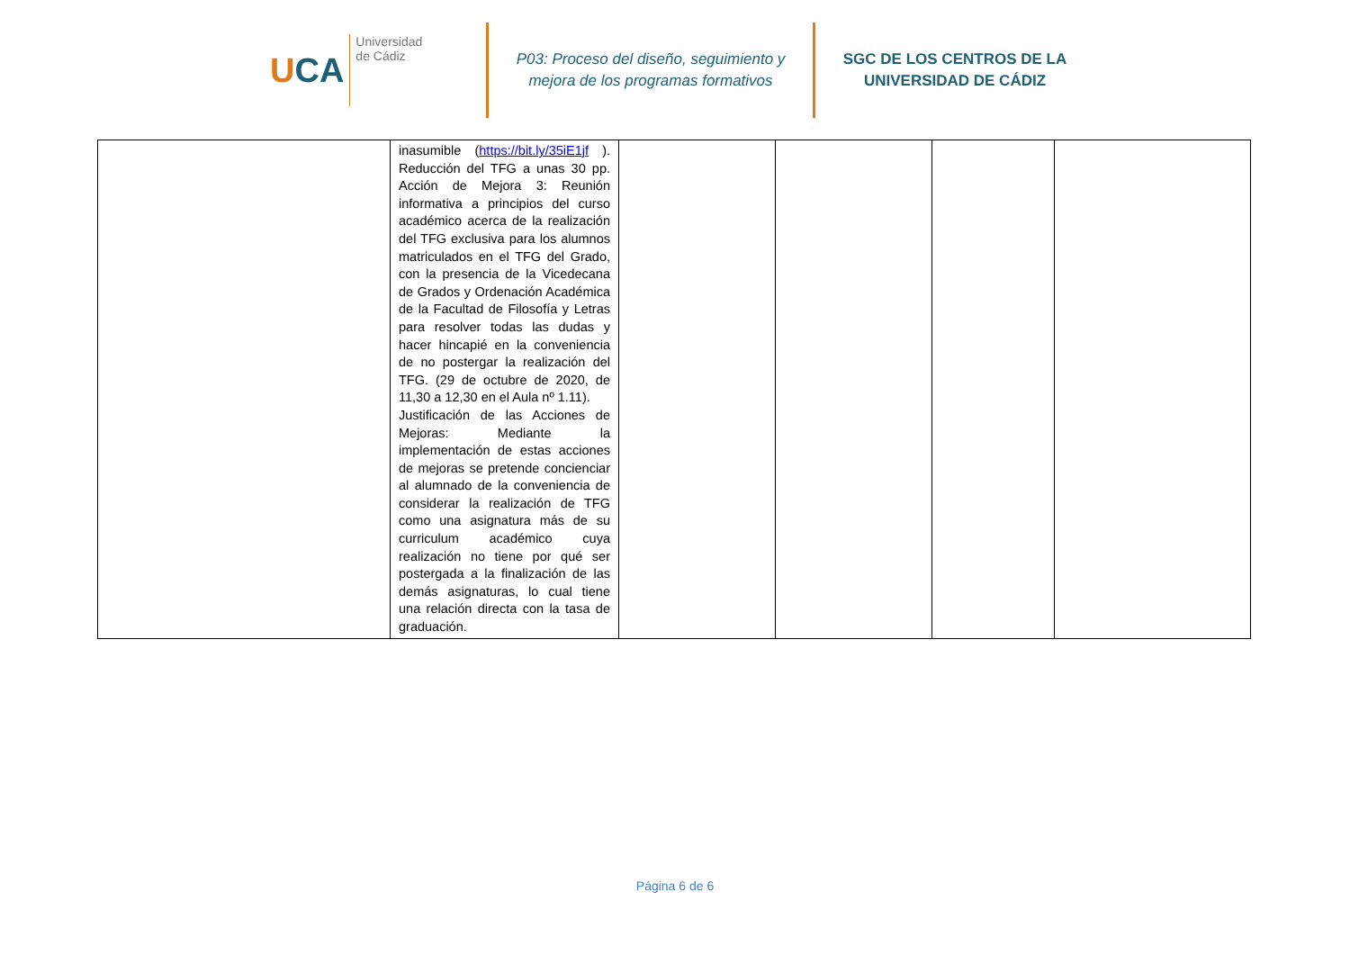UCA
Universidad
de Cádiz
P03: Proceso del diseño, seguimiento y
mejora de los programas formativos
SGC DE LOS CENTROS DE LA
UNIVERSIDAD DE CÁDIZ
| | inasumible ( https://bit.ly/35iE1jf ). Reducción del TFG a unas 30 pp. Acción de Mejora 3: Reunión informativa a principios del curso académico acerca de la realización del TFG exclusiva para los alumnos matriculados en el TFG del Grado, con la presencia de la Vicedecana de Grados y Ordenación Académica de la Facultad de Filosofía y Letras para resolver todas las dudas y hacer hincapié en la conveniencia de no postergar la realización del TFG. (29 de octubre de 2020, de 11,30 a 12,30 en el Aula nº 1.11). Justificación de las Acciones de Mejoras: Mediante la implementación de estas acciones de mejoras se pretende concienciar al alumnado de la conveniencia de considerar la realización de TFG como una asignatura más de su curriculum académico cuya realización no tiene por qué ser postergada a la finalización de las demás asignaturas, lo cual tiene una relación directa con la tasa de graduación. | | | | |
Página 6 de 6